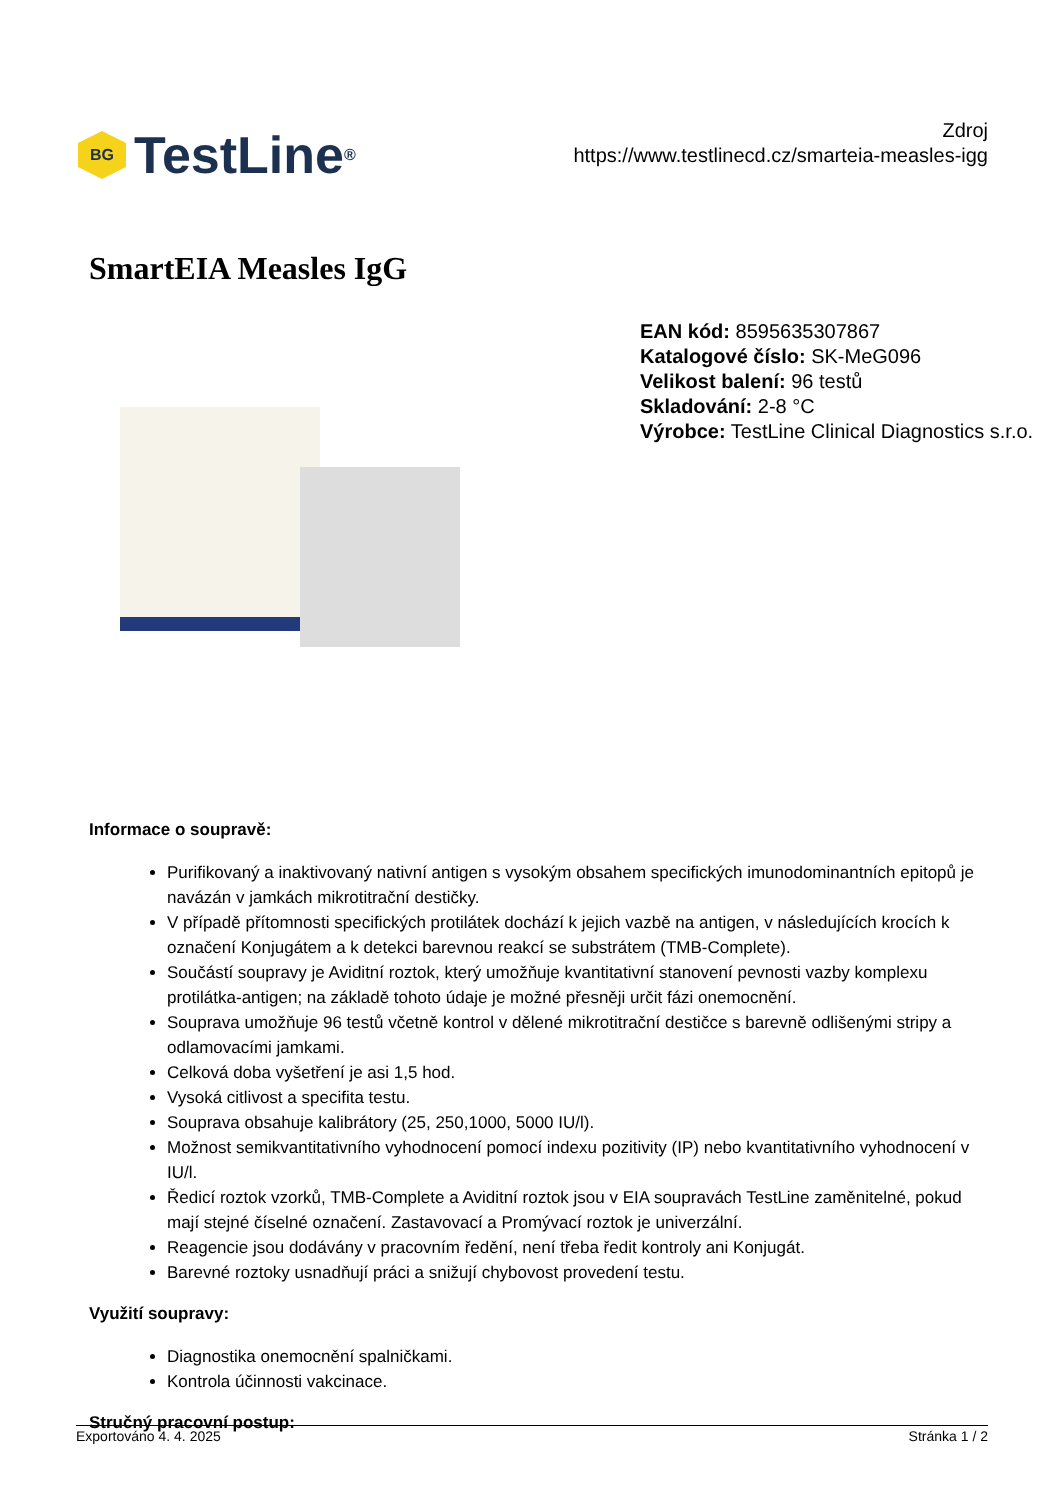BG
TestLine<sup>®</sup>
Zdroj
https://www.testlinecd.cz/smarteia-measles-igg
SmartEIA Measles IgG
EAN kód: 8595635307867
Katalogové číslo: SK-MeG096
Velikost balení: 96 testů
Skladování: 2-8 °C
Výrobce: TestLine Clinical Diagnostics s.r.o.
Informace o soupravě:
Purifikovaný a inaktivovaný nativní antigen s vysokým obsahem specifických imunodominantních epitopů je navázán v jamkách mikrotitrační destičky.
V případě přítomnosti specifických protilátek dochází k jejich vazbě na antigen, v následujících krocích k označení Konjugátem a k detekci barevnou reakcí se substrátem (TMB-Complete).
Součástí soupravy je Aviditní roztok, který umožňuje kvantitativní stanovení pevnosti vazby komplexu protilátka-antigen; na základě tohoto údaje je možné přesněji určit fázi onemocnění.
Souprava umožňuje 96 testů včetně kontrol v dělené mikrotitrační destičce s barevně odlišenými stripy a odlamovacími jamkami.
Celková doba vyšetření je asi 1,5 hod.
Vysoká citlivost a specifita testu.
Souprava obsahuje kalibrátory (25, 250,1000, 5000 IU/l).
Možnost semikvantitativního vyhodnocení pomocí indexu pozitivity (IP) nebo kvantitativního vyhodnocení v IU/l.
Ředicí roztok vzorků, TMB-Complete a Aviditní roztok jsou v EIA soupravách TestLine zaměnitelné, pokud mají stejné číselné označení. Zastavovací a Promývací roztok je univerzální.
Reagencie jsou dodávány v pracovním ředění, není třeba ředit kontroly ani Konjugát.
Barevné roztoky usnadňují práci a snižují chybovost provedení testu.
Využití soupravy:
Diagnostika onemocnění spalničkami.
Kontrola účinnosti vakcinace.
Stručný pracovní postup:
Exportováno 4. 4. 2025 Stránka 1 / 2